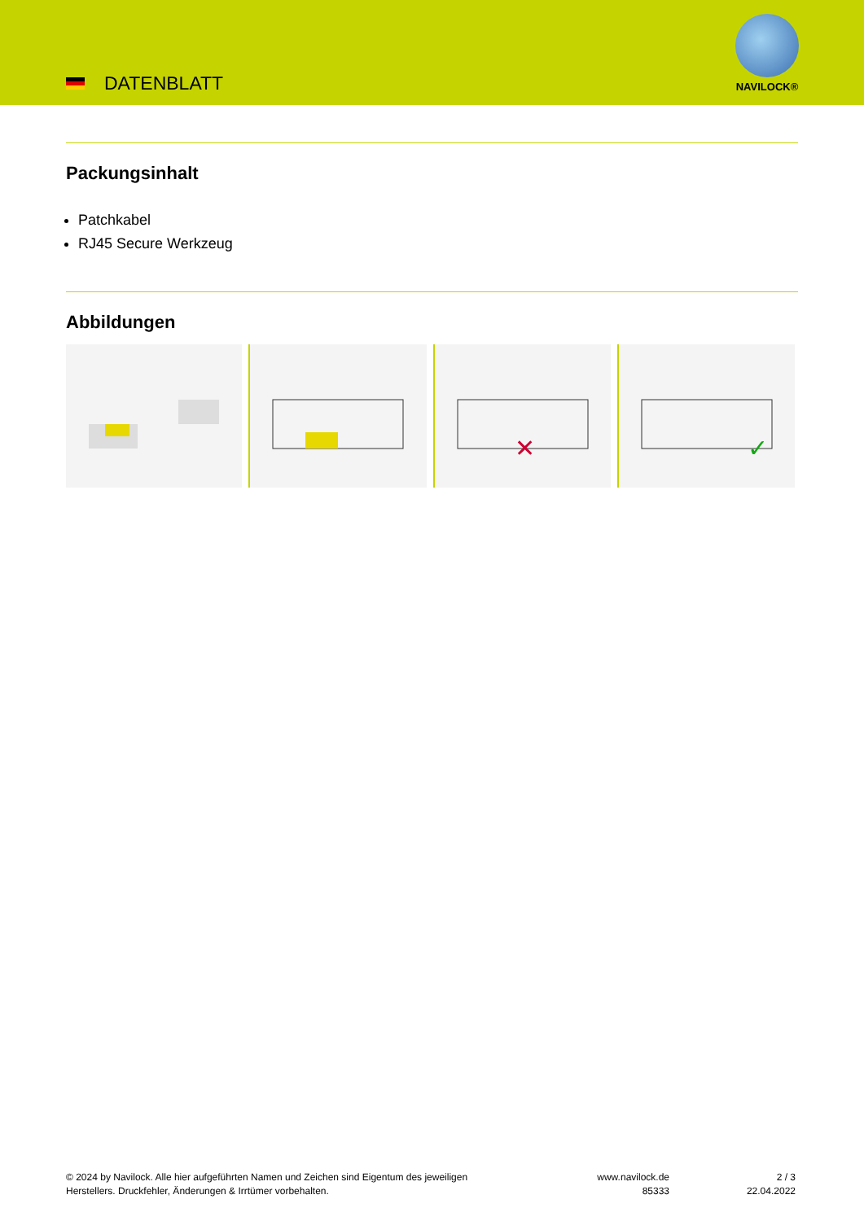DATENBLATT
NAVILOCK®
Packungsinhalt
Patchkabel
RJ45 Secure Werkzeug
Abbildungen
✕
✓
© 2024 by Navilock. Alle hier aufgeführten Namen und Zeichen sind Eigentum des jeweiligen
Herstellers. Druckfehler, Änderungen & Irrtümer vorbehalten.
www.navilock.de
85333
2 / 3
22.04.2022